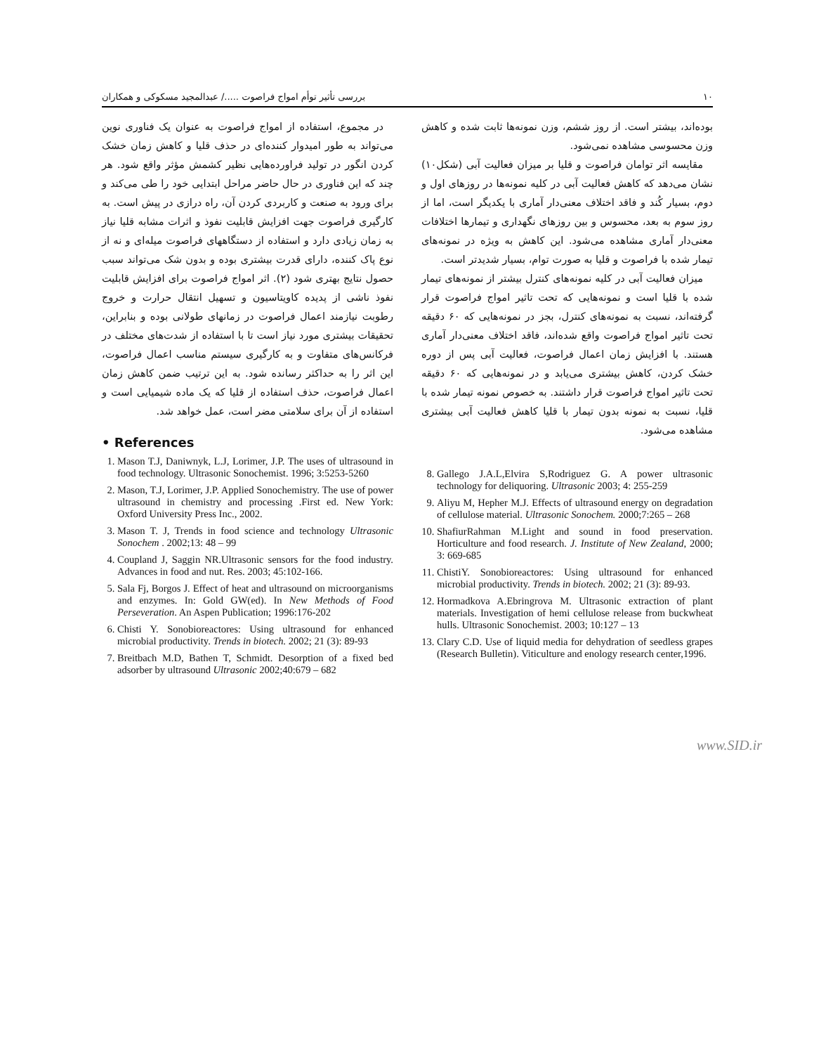۱۰ بررسی تأثیر توأم امواج فراصوت ...../ عبدالمجید مسکوکی و همکاران
در مجموع، استفاده از امواج فراصوت به عنوان یک فناوری نوین می‌تواند به طور امیدوار کننده‌ای در حذف قلیا و کاهش زمان خشک کردن انگور در تولید فراورده‌هایی نظیر کشمش مؤثر واقع شود. هر چند که این فناوری در حال حاضر مراحل ابتدایی خود را طی می‌کند و برای ورود به صنعت و کاربردی کردن آن، راه درازی در پیش است. به کارگیری فراصوت جهت افزایش قابلیت نفوذ و اثرات مشابه قلیا نیاز به زمان زیادی دارد و استفاده از دستگاههای فراصوت میله‌ای و نه از نوع پاک کننده، دارای قدرت بیشتری بوده و بدون شک می‌تواند سبب حصول نتایج بهتری شود (۲). اثر امواج فراصوت برای افزایش قابلیت نفوذ ناشی از پدیده کاویتاسیون و تسهیل انتقال حرارت و خروج رطوبت نیازمند اعمال فراصوت در زمانهای طولانی بوده و بنابراین، تحقیقات بیشتری مورد نیاز است تا با استفاده از شدت‌های مختلف در فرکانس‌های متفاوت و به کارگیری سیستم مناسب اعمال فراصوت، این اثر را به حداکثر رسانده شود. به این ترتیب ضمن کاهش زمان اعمال فراصوت، حذف استفاده از قلیا که یک ماده شیمیایی است و استفاده از آن برای سلامتی مضر است، عمل خواهد شد.
• References
1. Mason T.J, Daniwnyk, L.J, Lorimer, J.P. The uses of ultrasound in food technology. Ultrasonic Sonochemist. 1996; 3:5253-5260
2. Mason, T.J, Lorimer, J.P. Applied Sonochemistry. The use of power ultrasound in chemistry and processing .First ed. New York: Oxford University Press Inc., 2002.
3. Mason T. J, Trends in food science and technology Ultrasonic Sonochem . 2002;13: 48 – 99
4. Coupland J, Saggin NR.Ultrasonic sensors for the food industry. Advances in food and nut. Res. 2003; 45:102-166.
5. Sala Fj, Borgos J. Effect of heat and ultrasound on microorganisms and enzymes. In: Gold GW(ed). In New Methods of Food Perseveration. An Aspen Publication; 1996:176-202
6. Chisti Y. Sonobioreactores: Using ultrasound for enhanced microbial productivity. Trends in biotech. 2002; 21 (3): 89-93
7. Breitbach M.D, Bathen T, Schmidt. Desorption of a fixed bed adsorber by ultrasound Ultrasonic 2002;40:679 – 682
بوده‌اند، بیشتر است. از روز ششم، وزن نمونه‌ها ثابت شده و کاهش وزن محسوسی مشاهده نمی‌شود.
مقایسه اثر توامان فراصوت و قلیا بر میزان فعالیت آبی (شکل۱۰) نشان می‌دهد که کاهش فعالیت آبی در کلیه نمونه‌ها در روزهای اول و دوم، بسیار کُند و فاقد اختلاف معنی‌دار آماری با یکدیگر است، اما از روز سوم به بعد، محسوس و بین روزهای نگهداری و تیمارها اختلافات معنی‌دار آماری مشاهده می‌شود. این کاهش به ویژه در نمونه‌های تیمار شده با فراصوت و قلیا به صورت توام، بسیار شدیدتر است.
میزان فعالیت آبی در کلیه نمونه‌های کنترل بیشتر از نمونه‌های تیمار شده با قلیا است و نمونه‌هایی که تحت تاثیر امواج فراصوت قرار گرفته‌اند، نسبت به نمونه‌های کنترل، بجز در نمونه‌هایی که ۶۰ دقیقه تحت تاثیر امواج فراصوت واقع شده‌اند، فاقد اختلاف معنی‌دار آماری هستند. با افزایش زمان اعمال فراصوت، فعالیت آبی پس از دوره خشک کردن، کاهش بیشتری می‌یابد و در نمونه‌هایی که ۶۰ دقیقه تحت تاثیر امواج فراصوت قرار داشتند. به خصوص نمونه تیمار شده با قلیا، نسبت به نمونه بدون تیمار با قلیا کاهش فعالیت آبی بیشتری مشاهده می‌شود.
8. Gallego J.A.L,Elvira S,Rodriguez G. A power ultrasonic technology for deliquoring. Ultrasonic 2003; 4: 255-259
9. Aliyu M, Hepher M.J. Effects of ultrasound energy on degradation of cellulose material. Ultrasonic Sonochem. 2000;7:265 – 268
10. ShafiurRahman M.Light and sound in food preservation. Horticulture and food research. J. Institute of New Zealand, 2000; 3: 669-685
11. ChistiY. Sonobioreactores: Using ultrasound for enhanced microbial productivity. Trends in biotech. 2002; 21 (3): 89-93.
12. Hormadkova A.Ebringrova M. Ultrasonic extraction of plant materials. Investigation of hemi cellulose release from buckwheat hulls. Ultrasonic Sonochemist. 2003; 10:127 – 13
13. Clary C.D. Use of liquid media for dehydration of seedless grapes (Research Bulletin). Viticulture and enology research center,1996.
www.SID.ir